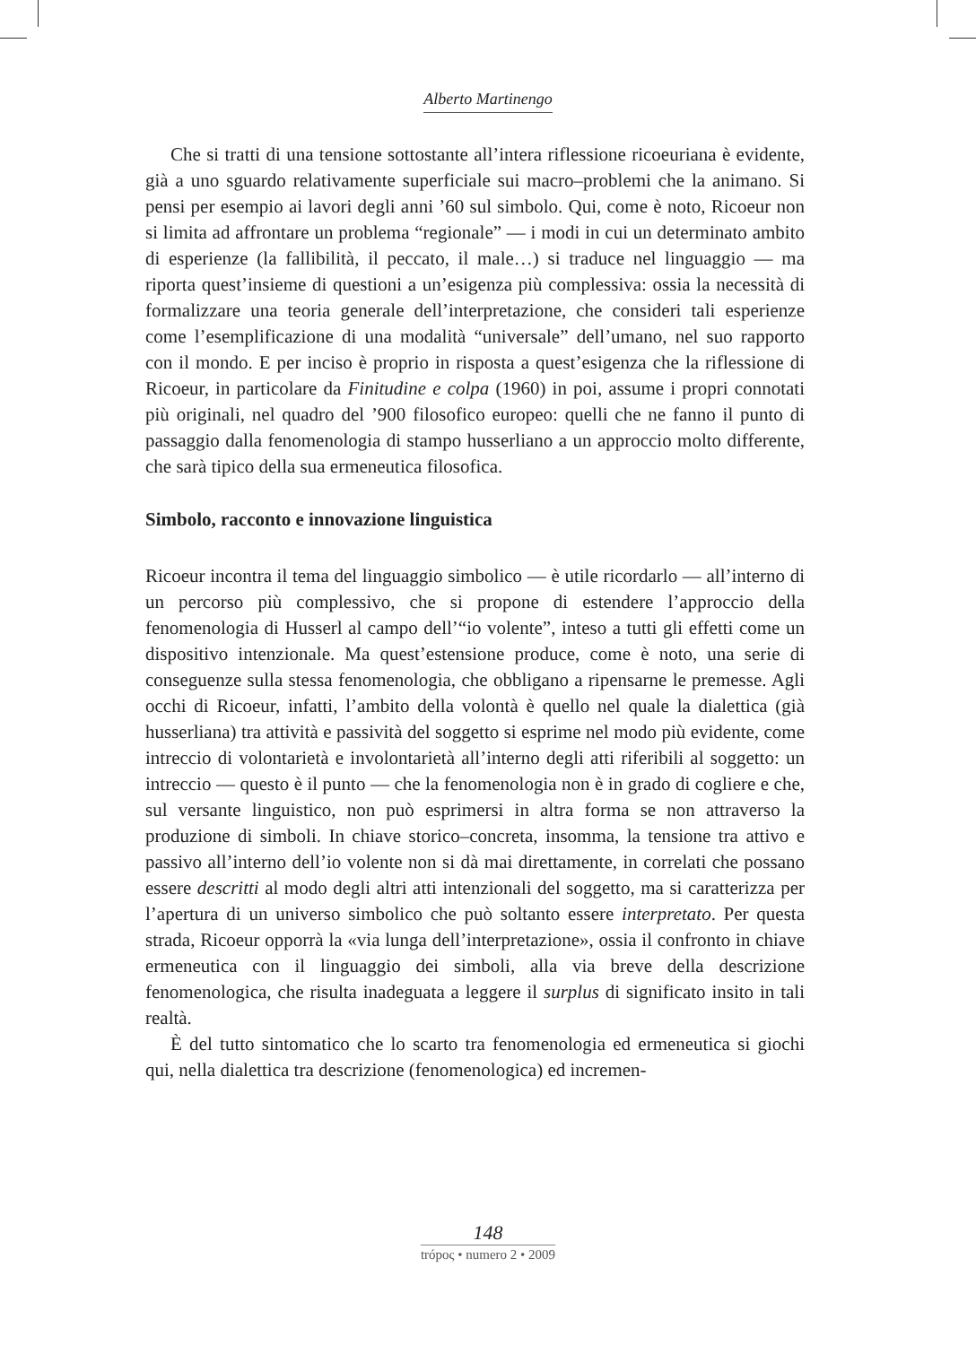Alberto Martinengo
Che si tratti di una tensione sottostante all’intera riflessione ricoeuriana è evidente, già a uno sguardo relativamente superficiale sui macro–problemi che la animano. Si pensi per esempio ai lavori degli anni ’60 sul simbolo. Qui, come è noto, Ricoeur non si limita ad affrontare un problema “regionale” — i modi in cui un determinato ambito di esperienze (la fallibilità, il peccato, il male…) si traduce nel linguaggio — ma riporta quest’insieme di questioni a un’esigenza più complessiva: ossia la necessità di formalizzare una teoria generale dell’interpretazione, che consideri tali esperienze come l’esemplificazione di una modalità “universale” dell’umano, nel suo rapporto con il mondo. E per inciso è proprio in risposta a quest’esigenza che la riflessione di Ricoeur, in particolare da Finitudine e colpa (1960) in poi, assume i propri connotati più originali, nel quadro del ’900 filosofico europeo: quelli che ne fanno il punto di passaggio dalla fenomenologia di stampo husserliano a un approccio molto differente, che sarà tipico della sua ermeneutica filosofica.
Simbolo, racconto e innovazione linguistica
Ricoeur incontra il tema del linguaggio simbolico — è utile ricordarlo — all’interno di un percorso più complessivo, che si propone di estendere l’approccio della fenomenologia di Husserl al campo dell’“io volente”, inteso a tutti gli effetti come un dispositivo intenzionale. Ma quest’estensione produce, come è noto, una serie di conseguenze sulla stessa fenomenologia, che obbligano a ripensarne le premesse. Agli occhi di Ricoeur, infatti, l’ambito della volontà è quello nel quale la dialettica (già husserliana) tra attività e passività del soggetto si esprime nel modo più evidente, come intreccio di volontarietà e involontarietà all’interno degli atti riferibili al soggetto: un intreccio — questo è il punto — che la fenomenologia non è in grado di cogliere e che, sul versante linguistico, non può esprimersi in altra forma se non attraverso la produzione di simboli. In chiave storico–concreta, insomma, la tensione tra attivo e passivo all’interno dell’io volente non si dà mai direttamente, in correlati che possano essere descritti al modo degli altri atti intenzionali del soggetto, ma si caratterizza per l’apertura di un universo simbolico che può soltanto essere interpretato. Per questa strada, Ricoeur opporrà la «via lunga dell’interpretazione», ossia il confronto in chiave ermeneutica con il linguaggio dei simboli, alla via breve della descrizione fenomenologica, che risulta inadeguata a leggere il surplus di significato insito in tali realtà.
È del tutto sintomatico che lo scarto tra fenomenologia ed ermeneutica si giochi qui, nella dialettica tra descrizione (fenomenologica) ed incremen-
148
trópoς • numero 2 • 2009